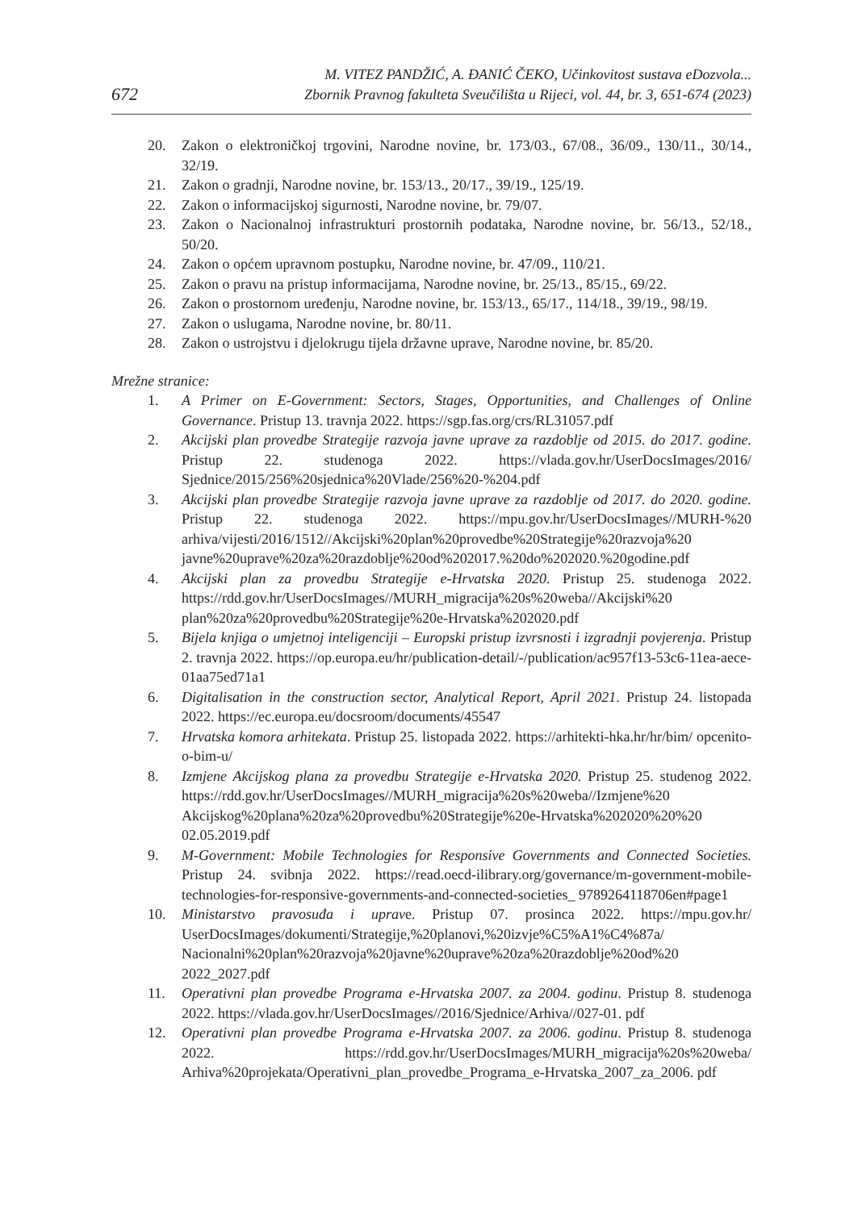672
M. VITEZ PANDŽIĆ, A. ĐANIĆ ČEKO, Učinkovitost sustava eDozvola...
Zbornik Pravnog fakulteta Sveučilišta u Rijeci, vol. 44, br. 3, 651-674 (2023)
20. Zakon o elektroničkoj trgovini, Narodne novine, br. 173/03., 67/08., 36/09., 130/11., 30/14., 32/19.
21. Zakon o gradnji, Narodne novine, br. 153/13., 20/17., 39/19., 125/19.
22. Zakon o informacijskoj sigurnosti, Narodne novine, br. 79/07.
23. Zakon o Nacionalnoj infrastrukturi prostornih podataka, Narodne novine, br. 56/13., 52/18., 50/20.
24. Zakon o općem upravnom postupku, Narodne novine, br. 47/09., 110/21.
25. Zakon o pravu na pristup informacijama, Narodne novine, br. 25/13., 85/15., 69/22.
26. Zakon o prostornom uređenju, Narodne novine, br. 153/13., 65/17., 114/18., 39/19., 98/19.
27. Zakon o uslugama, Narodne novine, br. 80/11.
28. Zakon o ustrojstvu i djelokrugu tijela državne uprave, Narodne novine, br. 85/20.
Mrežne stranice:
1. A Primer on E-Government: Sectors, Stages, Opportunities, and Challenges of Online Governance. Pristup 13. travnja 2022. https://sgp.fas.org/crs/RL31057.pdf
2. Akcijski plan provedbe Strategije razvoja javne uprave za razdoblje od 2015. do 2017. godine. Pristup 22. studenoga 2022. https://vlada.gov.hr/UserDocsImages/2016/ Sjednice/2015/256%20sjednica%20Vlade/256%20-%204.pdf
3. Akcijski plan provedbe Strategije razvoja javne uprave za razdoblje od 2017. do 2020. godine. Pristup 22. studenoga 2022. https://mpu.gov.hr/UserDocsImages//MURH-%20 arhiva/vijesti/2016/1512//Akcijski%20plan%20provedbe%20Strategije%20razvoja%20 javne%20uprave%20za%20razdoblje%20od%202017.%20do%202020.%20godine.pdf
4. Akcijski plan za provedbu Strategije e-Hrvatska 2020. Pristup 25. studenoga 2022. https://rdd.gov.hr/UserDocsImages//MURH_migracija%20s%20weba//Akcijski%20 plan%20za%20provedbu%20Strategije%20e-Hrvatska%202020.pdf
5. Bijela knjiga o umjetnoj inteligenciji – Europski pristup izvrsnosti i izgradnji povjerenja. Pristup 2. travnja 2022. https://op.europa.eu/hr/publication-detail/-/publication/ac957f13-53c6-11ea-aece-01aa75ed71a1
6. Digitalisation in the construction sector, Analytical Report, April 2021. Pristup 24. listopada 2022. https://ec.europa.eu/docsroom/documents/45547
7. Hrvatska komora arhitekata. Pristup 25. listopada 2022. https://arhitekti-hka.hr/hr/bim/ opcenito-o-bim-u/
8. Izmjene Akcijskog plana za provedbu Strategije e-Hrvatska 2020. Pristup 25. studenog 2022. https://rdd.gov.hr/UserDocsImages//MURH_migracija%20s%20weba//Izmjene%20 Akcijskog%20plana%20za%20provedbu%20Strategije%20e-Hrvatska%202020%20%20 02.05.2019.pdf
9. M-Government: Mobile Technologies for Responsive Governments and Connected Societies. Pristup 24. svibnja 2022. https://read.oecd-ilibrary.org/governance/m-government-mobile-technologies-for-responsive-governments-and-connected-societies_ 9789264118706en#page1
10. Ministarstvo pravosuđa i uprave. Pristup 07. prosinca 2022. https://mpu.gov.hr/ UserDocsImages/dokumenti/Strategije,%20planovi,%20izvje%C5%A1%C4%87a/ Nacionalni%20plan%20razvoja%20javne%20uprave%20za%20razdoblje%20od%20 2022_2027.pdf
11. Operativni plan provedbe Programa e-Hrvatska 2007. za 2004. godinu. Pristup 8. studenoga 2022. https://vlada.gov.hr/UserDocsImages//2016/Sjednice/Arhiva//027-01. pdf
12. Operativni plan provedbe Programa e-Hrvatska 2007. za 2006. godinu. Pristup 8. studenoga 2022. https://rdd.gov.hr/UserDocsImages/MURH_migracija%20s%20weba/ Arhiva%20projekata/Operativni_plan_provedbe_Programa_e-Hrvatska_2007_za_2006. pdf